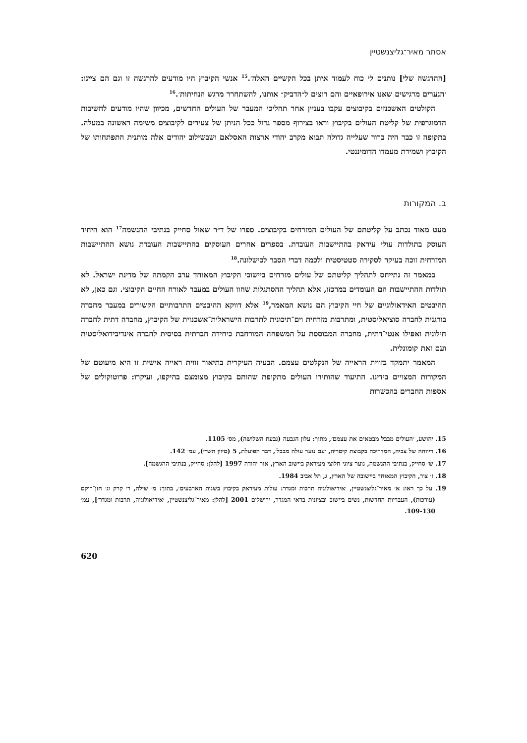אסתר מאיר־גליצנשטיין
[ההדגשה שלי] נותנים לי כוח לעמוד איתן בכל הקשיים האלה׳.<sup>15</sup> אנשי הקיבוץ היו מודעים להרגשה זו וגם הם ציינו: ׳הנערים מרגישים שאנו אירופאיים והם רוצים ל״הדביק״ אותנו, להשתחרר מרגש הנחיתות׳.<sup>16</sup>
הקולטים האשכנזים בקיבוצים עקבו בעניין אחר תהליכי המעבר של העולים החדשים, מכיוון שהיו מודעים לחשיבות הדמוגרפית של קליטת העולים בקיבוץ וראו בצירוף מספר גדול ככל הניתן של צעירים לקיבוצים משימה ראשונה במעלה. בתקופה זו כבר היה ברור שעלייה גדולה תבוא מקרב יהודי ארצות האסלאם ושבשילוב יהודים אלה מותנית התפתחותו של הקיבוץ ושמירת מעמדו הדומיננטי.
ב. המקורות
מעט מאוד נכתב על קליטתם של העולים המזרחים בקיבוצים. ספרו של ד״ר שאול סחייק בנתיבי ההגשמה<sup>17</sup> הוא היחיד העוסק בתולדות עולי עיראק בהתיישבות העובדת. בספרים אחרים העוסקים בהתיישבות העובדת נושא ההתיישבות המזרחית זוכה בעיקר לסקירה סטטיסטית ולכמה דברי הסבר לכישלונה.<sup>18</sup>
במאמר זה נתייחס לתהליך קליטתם של עולים מזרחים ביישובי הקיבוץ המאוחד ערב הקמתה של מדינת ישראל. לא תולדות ההתיישבות הם העומדים במרכזו, אלא תהליך ההסתגלות שחוו העולים במעבר לאורח החיים הקיבוצי. וגם כאן, לא ההיבטים האידאולוגיים של חיי הקיבוץ הם נושא המאמר,<sup>19</sup> אלא דווקא ההיבטים התרבותיים הקשורים במעבר מחברה בורגנית לחברה סוציאליסטית, ומתרבות מזרחית וים־תיכונית לתרבות הישראלית־אשכנזית של הקיבוץ, מחברה דתית לחברה חילונית ואפילו אנטי־דתית, מחברה המבוססת על המשפחה המורחבת כיחידה חברתית בסיסית לחברה אינדיבידואליסטית ועם זאת קומונלית.
המאמר יתמקד בזווית הראייה של הנקלטים עצמם. הבעיה העיקרית בתיאור זווית ראייה אישית זו היא מיעוטם של המקורות המצויים בידינו. התיעוד שהותירו העולים מתקופת שהותם בקיבוץ מצומצם בהיקפו, ועיקרו: פרוטוקולים של אספות החברים בהכשרות
15. יהושע, ׳העולים מבבל מבטאים את עצמם׳, מתוך: עלון הגבעה (גבעת השלושה), מס׳ 1105.
16. דיווחה של צביה, המדריכה בקבוצת קיסריה, ׳עם נוער עולה מבבל׳, דבר הפועלת, 5 (סיוון תש״י), עמ׳ 142.
17. ש׳ סחייק, בנתיבי ההגשמה, נוער ציוני חלוצי מעיראק ביישוב הארץ, אור יהודה 1997 [להלן: סחייק, בנתיבי ההגשמה].
18. ז׳ צור, הקיבוץ המאוחד ביישובה של הארץ, ג, תל אביב 1984.
19. על כך ראו: א׳ מאיר־גליצנשטיין, ׳אידיאולוגיה תרבות ומגדר: עולות מעיראק בקיבוץ בשנות הארבעים׳, בתוך: מ׳ שילה, ר׳ קרק וג׳ חזן־רוקם (עורכות), העבריות החדשות, נשים ביישוב ובציונות בראי המגדר, ירושלים 2001 [להלן: מאיר־גליצנשטיין, ׳אידיאולוגיה, תרבות ומגדר׳], עמ׳ 109-130.
620